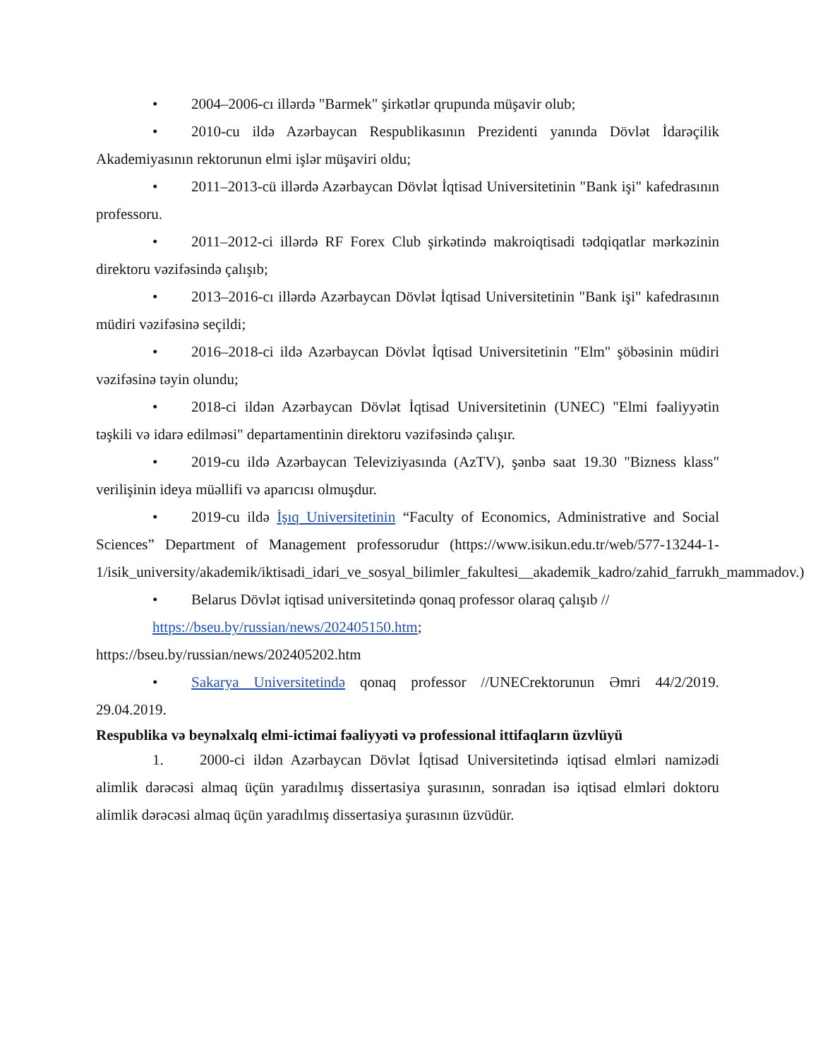• 2004–2006-cı illərdə "Barmek" şirkətlər qrupunda müşavir olub;
• 2010-cu ildə Azərbaycan Respublikasının Prezidenti yanında Dövlət İdarəçilik Akademiyasının rektorunun elmi işlər müşaviri oldu;
• 2011–2013-cü illərdə Azərbaycan Dövlət İqtisad Universitetinin "Bank işi" kafedrasının professoru.
• 2011–2012-ci illərdə RF Forex Club şirkətində makroiqtisadi tədqiqatlar mərkəzinin direktoru vəzifəsində çalışıb;
• 2013–2016-cı illərdə Azərbaycan Dövlət İqtisad Universitetinin "Bank işi" kafedrasının müdiri vəzifəsinə seçildi;
• 2016–2018-ci ildə Azərbaycan Dövlət İqtisad Universitetinin "Elm" şöbəsinin müdiri vəzifəsinə təyin olundu;
• 2018-ci ildən Azərbaycan Dövlət İqtisad Universitetinin (UNEC) "Elmi fəaliyyətin təşkili və idarə edilməsi" departamentinin direktoru vəzifəsində çalışır.
• 2019-cu ildə Azərbaycan Televiziyasında (AzTV), şənbə saat 19.30 "Bizness klass" verilişinin ideya müəllifi və aparıcısı olmuşdur.
• 2019-cu ildə İşıq Universitetinin “Faculty of Economics, Administrative and Social Sciences” Department of Management professorudur (https://www.isikun.edu.tr/web/577-13244-1-1/isik_university/akademik/iktisadi_idari_ve_sosyal_bilimler_fakultesi__akademik_kadro/zahid_farrukh_mammadov.)
• Belarus Dövlət iqtisad universitetində qonaq professor olaraq çalışıb //
https://bseu.by/russian/news/202405150.htm;
https://bseu.by/russian/news/202405202.htm
• Sakarya Universitetində qonaq professor //UNECrektorunun Əmri 44/2/2019. 29.04.2019.
Respublika və beynəlxalq elmi-ictimai fəaliyyəti və professional ittifaqların üzvlüyü
1. 2000-ci ildən Azərbaycan Dövlət İqtisad Universitetində iqtisad elmləri namizədi alimlik dərəcəsi almaq üçün yaradılmış dissertasiya şurasının, sonradan isə iqtisad elmləri doktoru alimlik dərəcəsi almaq üçün yaradılmış dissertasiya şurasının üzvüdür.